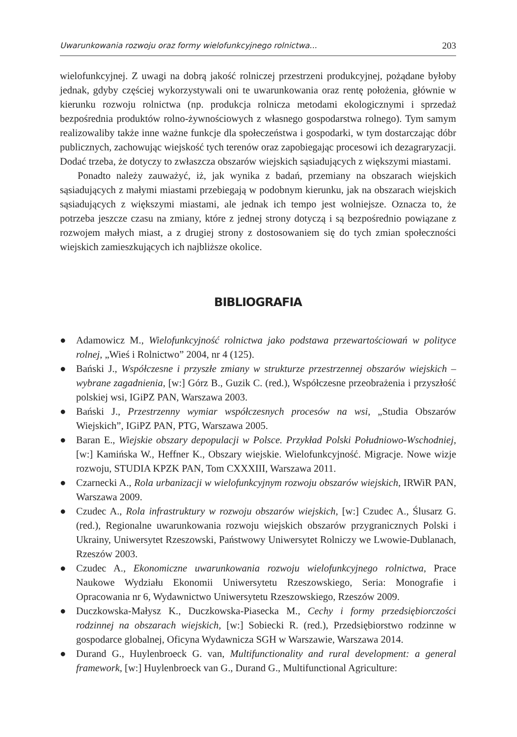Uwarunkowania rozwoju oraz formy wielofunkcyjnego rolnictwa... 203
wielofunkcyjnej. Z uwagi na dobrą jakość rolniczej przestrzeni produkcyjnej, pożądane byłoby jednak, gdyby częściej wykorzystywali oni te uwarunkowania oraz rentę położenia, głównie w kierunku rozwoju rolnictwa (np. produkcja rolnicza metodami ekologicznymi i sprzedaż bezpośrednia produktów rolno-żywnościowych z własnego gospodarstwa rolnego). Tym samym realizowaliby także inne ważne funkcje dla społeczeństwa i gospodarki, w tym dostarczając dóbr publicznych, zachowując wiejskość tych terenów oraz zapobiegając procesowi ich dezagraryzacji. Dodać trzeba, że dotyczy to zwłaszcza obszarów wiejskich sąsiadujących z większymi miastami.
Ponadto należy zauważyć, iż, jak wynika z badań, przemiany na obszarach wiejskich sąsiadujących z małymi miastami przebiegają w podobnym kierunku, jak na obszarach wiejskich sąsiadujących z większymi miastami, ale jednak ich tempo jest wolniejsze. Oznacza to, że potrzeba jeszcze czasu na zmiany, które z jednej strony dotyczą i są bezpośrednio powiązane z rozwojem małych miast, a z drugiej strony z dostosowaniem się do tych zmian społeczności wiejskich zamieszkujących ich najbliższe okolice.
BIBLIOGRAFIA
● Adamowicz M., Wielofunkcyjność rolnictwa jako podstawa przewartościowań w polityce rolnej, „Wieś i Rolnictwo” 2004, nr 4 (125).
● Bański J., Współczesne i przyszłe zmiany w strukturze przestrzennej obszarów wiejskich – wybrane zagadnienia, [w:] Górz B., Guzik C. (red.), Współczesne przeobrażenia i przyszłość polskiej wsi, IGiPZ PAN, Warszawa 2003.
● Bański J., Przestrzenny wymiar współczesnych procesów na wsi, „Studia Obszarów Wiejskich”, IGiPZ PAN, PTG, Warszawa 2005.
● Baran E., Wiejskie obszary depopulacji w Polsce. Przykład Polski Południowo-Wschodniej, [w:] Kamińska W., Heffner K., Obszary wiejskie. Wielofunkcyjność. Migracje. Nowe wizje rozwoju, STUDIA KPZK PAN, Tom CXXXIII, Warszawa 2011.
● Czarnecki A., Rola urbanizacji w wielofunkcyjnym rozwoju obszarów wiejskich, IRWiR PAN, Warszawa 2009.
● Czudec A., Rola infrastruktury w rozwoju obszarów wiejskich, [w:] Czudec A., Ślusarz G. (red.), Regionalne uwarunkowania rozwoju wiejskich obszarów przygranicznych Polski i Ukrainy, Uniwersytet Rzeszowski, Państwowy Uniwersytet Rolniczy we Lwowie-Dublanach, Rzeszów 2003.
● Czudec A., Ekonomiczne uwarunkowania rozwoju wielofunkcyjnego rolnictwa, Prace Naukowe Wydziału Ekonomii Uniwersytetu Rzeszowskiego, Seria: Monografie i Opracowania nr 6, Wydawnictwo Uniwersytetu Rzeszowskiego, Rzeszów 2009.
● Duczkowska-Małysz K., Duczkowska-Piasecka M., Cechy i formy przedsiębiorczości rodzinnej na obszarach wiejskich, [w:] Sobiecki R. (red.), Przedsiębiorstwo rodzinne w gospodarce globalnej, Oficyna Wydawnicza SGH w Warszawie, Warszawa 2014.
● Durand G., Huylenbroeck G. van, Multifunctionality and rural development: a general framework, [w:] Huylenbroeck van G., Durand G., Multifunctional Agriculture: